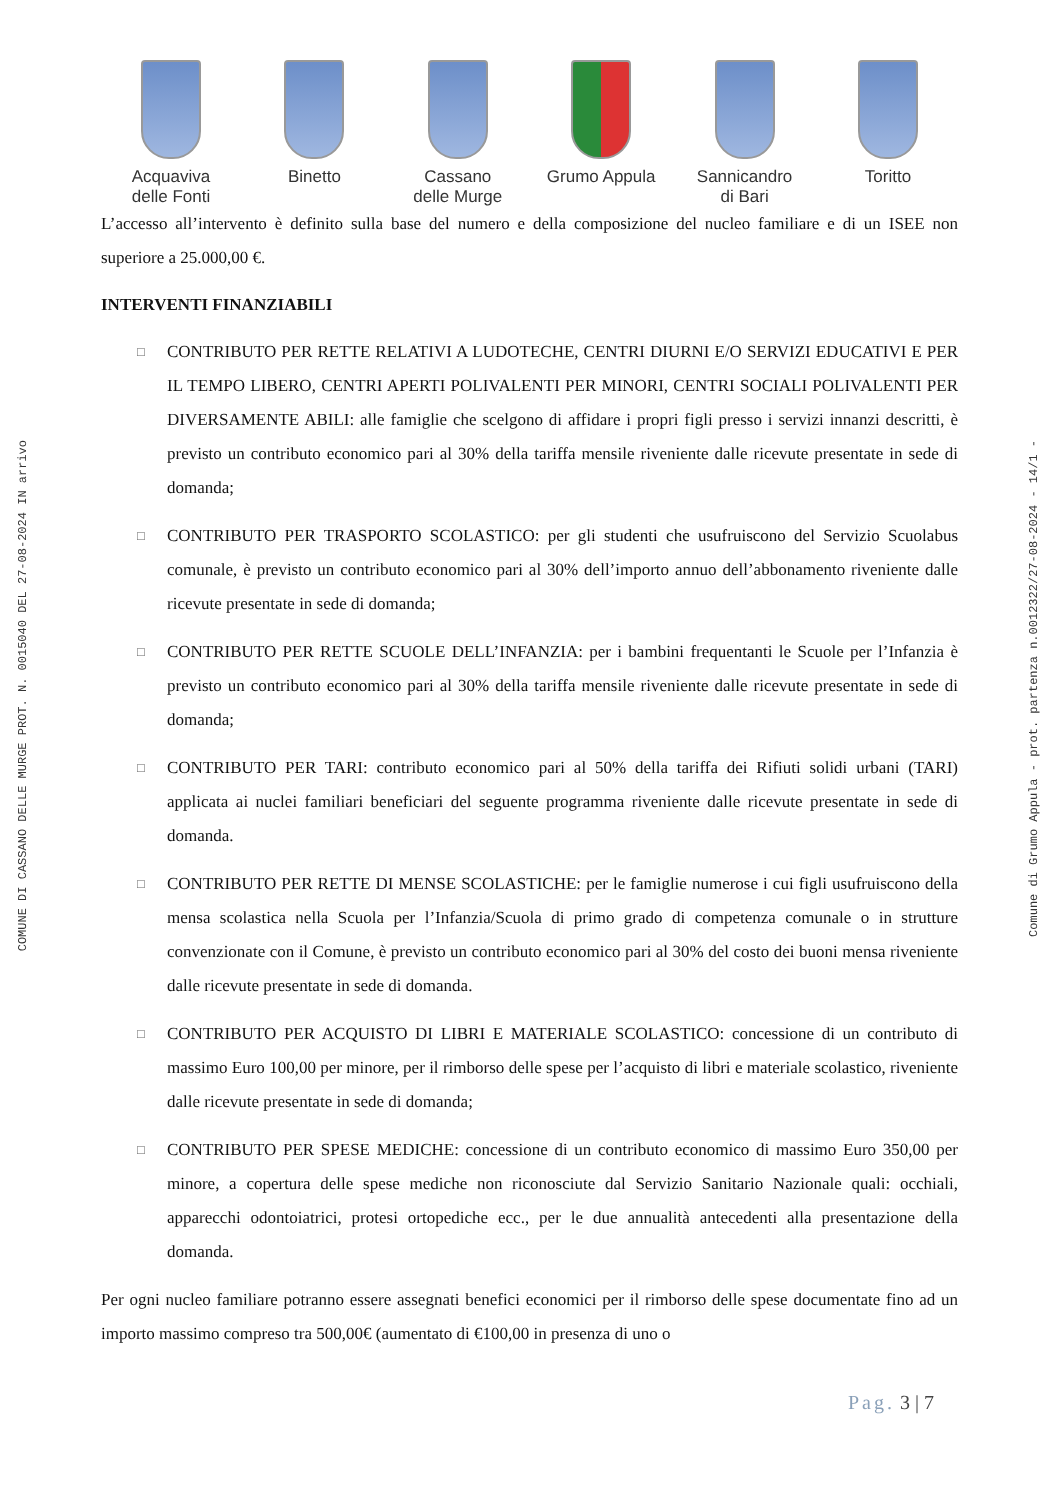COMUNE DI CASSANO DELLE MURGE PROT. N. 0015040 DEL 27-08-2024 IN arrivo
Acquaviva
delle Fonti
Binetto Cassano
delle Murge
Grumo Appula
Sannicandro
di Bari
Toritto
L’accesso all’intervento è definito sulla base del numero e della composizione del nucleo familiare e di un ISEE non superiore a 25.000,00 €.
INTERVENTI FINANZIABILI
□ CONTRIBUTO PER RETTE RELATIVI A LUDOTECHE, CENTRI DIURNI E/O SERVIZI EDUCATIVI E PER IL TEMPO LIBERO, CENTRI APERTI POLIVALENTI PER MINORI, CENTRI SOCIALI POLIVALENTI PER DIVERSAMENTE ABILI: alle famiglie che scelgono di affidare i propri figli presso i servizi innanzi descritti, è previsto un contributo economico pari al 30% della tariffa mensile riveniente dalle ricevute presentate in sede di domanda;
□ CONTRIBUTO PER TRASPORTO SCOLASTICO: per gli studenti che usufruiscono del Servizio Scuolabus comunale, è previsto un contributo economico pari al 30% dell’importo annuo dell’abbonamento riveniente dalle ricevute presentate in sede di domanda;
□ CONTRIBUTO PER RETTE SCUOLE DELL’INFANZIA: per i bambini frequentanti le Scuole per l’Infanzia è previsto un contributo economico pari al 30% della tariffa mensile riveniente dalle ricevute presentate in sede di domanda;
□ CONTRIBUTO PER TARI: contributo economico pari al 50% della tariffa dei Rifiuti solidi urbani (TARI) applicata ai nuclei familiari beneficiari del seguente programma riveniente dalle ricevute presentate in sede di domanda.
□ CONTRIBUTO PER RETTE DI MENSE SCOLASTICHE: per le famiglie numerose i cui figli usufruiscono della mensa scolastica nella Scuola per l’Infanzia/Scuola di primo grado di competenza comunale o in strutture convenzionate con il Comune, è previsto un contributo economico pari al 30% del costo dei buoni mensa riveniente dalle ricevute presentate in sede di domanda.
□ CONTRIBUTO PER ACQUISTO DI LIBRI E MATERIALE SCOLASTICO: concessione di un contributo di massimo Euro 100,00 per minore, per il rimborso delle spese per l’acquisto di libri e materiale scolastico, riveniente dalle ricevute presentate in sede di domanda;
□ CONTRIBUTO PER SPESE MEDICHE: concessione di un contributo economico di massimo Euro 350,00 per minore, a copertura delle spese mediche non riconosciute dal Servizio Sanitario Nazionale quali: occhiali, apparecchi odontoiatrici, protesi ortopediche ecc., per le due annualità antecedenti alla presentazione della domanda.
Per ogni nucleo familiare potranno essere assegnati benefici economici per il rimborso delle spese documentate fino ad un importo massimo compreso tra 500,00€ (aumentato di €100,00 in presenza di uno o
Pag. 3 | 7
Comune di Grumo Appula - prot. partenza n.0012322/27-08-2024 - 14/1 -